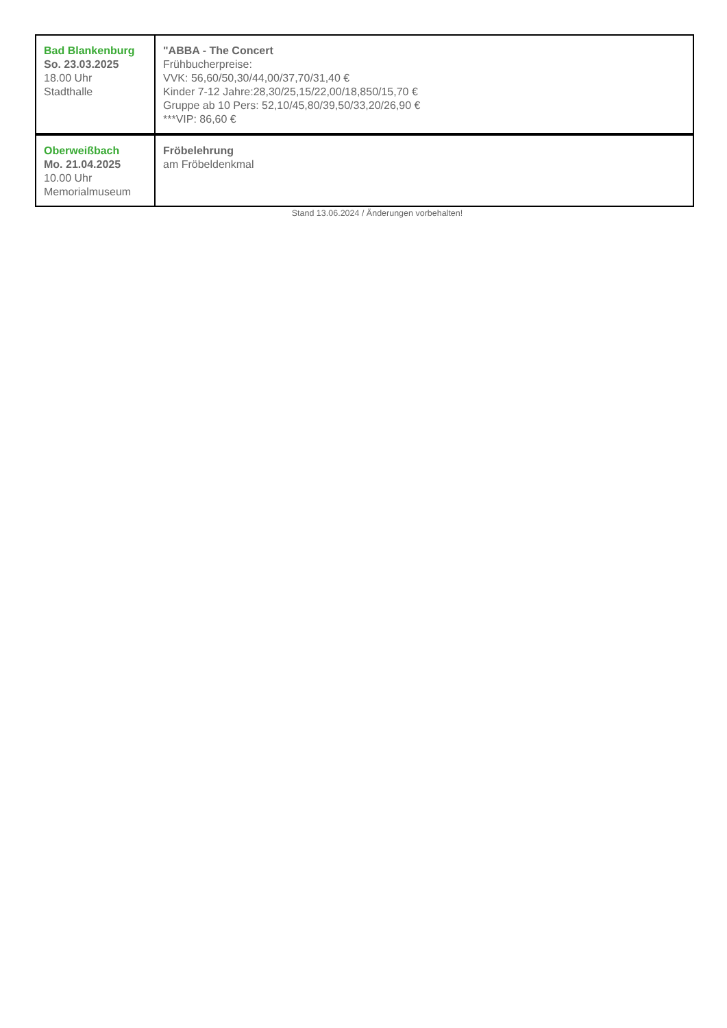| Bad Blankenburg So. 23.03.2025 18.00 Uhr Stadthalle | "ABBA - The Concert Frühbucherpreise: VVK: 56,60/50,30/44,00/37,70/31,40 € Kinder 7-12 Jahre:28,30/25,15/22,00/18,850/15,70 € Gruppe ab 10 Pers: 52,10/45,80/39,50/33,20/26,90 € ***VIP: 86,60 € |
| Oberweißbach Mo. 21.04.2025 10.00 Uhr Memorialmuseum | Fröbelehrung am Fröbeldenkmal |
Stand 13.06.2024 / Änderungen vorbehalten!